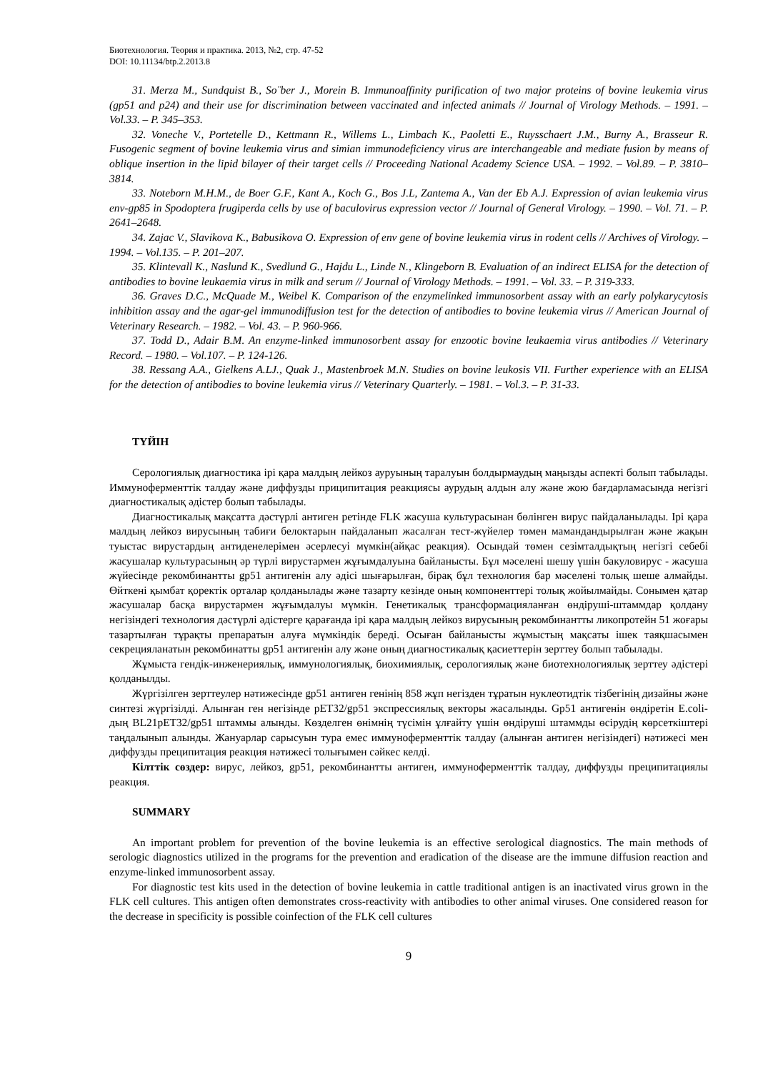Биотехнология. Теория и практика. 2013, №2, стр. 47-52
DOI: 10.11134/btp.2.2013.8
31. Merza M., Sundquist B., So¨ber J., Morein B. Immunoaffinity purification of two major proteins of bovine leukemia virus (gp51 and p24) and their use for discrimination between vaccinated and infected animals // Journal of Virology Methods. – 1991. – Vol.33. – P. 345–353.
32. Voneche V., Portetelle D., Kettmann R., Willems L., Limbach K., Paoletti E., Ruysschaert J.M., Burny A., Brasseur R. Fusogenic segment of bovine leukemia virus and simian immunodeficiency virus are interchangeable and mediate fusion by means of oblique insertion in the lipid bilayer of their target cells // Proceeding National Academy Science USA. – 1992. – Vol.89. – P. 3810–3814.
33. Noteborn M.H.M., de Boer G.F., Kant A., Koch G., Bos J.L, Zantema A., Van der Eb A.J. Expression of avian leukemia virus env-gp85 in Spodoptera frugiperda cells by use of baculovirus expression vector // Journal of General Virology. – 1990. – Vol. 71. – P. 2641–2648.
34. Zajac V., Slavikova K., Babusikova O. Expression of env gene of bovine leukemia virus in rodent cells // Archives of Virology. – 1994. – Vol.135. – P. 201–207.
35. Klintevall K., Naslund K., Svedlund G., Hajdu L., Linde N., Klingeborn B. Evaluation of an indirect ELISA for the detection of antibodies to bovine leukaemia virus in milk and serum // Journal of Virology Methods. – 1991. – Vol. 33. – P. 319-333.
36. Graves D.C., McQuade M., Weibel K. Comparison of the enzymelinked immunosorbent assay with an early polykarycytosis inhibition assay and the agar-gel immunodiffusion test for the detection of antibodies to bovine leukemia virus // American Journal of Veterinary Research. – 1982. – Vol. 43. – P. 960-966.
37. Todd D., Adair B.M. An enzyme-linked immunosorbent assay for enzootic bovine leukaemia virus antibodies // Veterinary Record. – 1980. – Vol.107. – P. 124-126.
38. Ressang A.A., Gielkens A.LJ., Quak J., Mastenbroek M.N. Studies on bovine leukosis VII. Further experience with an ELISA for the detection of antibodies to bovine leukemia virus // Veterinary Quarterly. – 1981. – Vol.3. – P. 31-33.
ТҮЙІН
Серологиялық диагностика ірі қара малдың лейкоз ауруының таралуын болдырмаудың маңызды аспекті болып табылады. Иммуноферменттік талдау және диффузды приципитация реакциясы аурудың алдын алу және жою бағдарламасында негізгі диагностикалық әдістер болып табылады.
Диагностикалық мақсатта дәстүрлі антиген ретінде FLK жасуша культурасынан бөлінген вирус пайдаланылады. Ірі қара малдың лейкоз вирусының табиғи белоктарын пайдаланып жасалған тест-жүйелер төмен мамандандырылған және жақын туыстас вирустардың антиденелерімен әсерлесуі мүмкін(айқас реакция). Осындай төмен сезімталдықтың негізгі себебі жасушалар культурасының әр түрлі вирустармен жұғымдалуына байланысты. Бұл мәселені шешу үшін бакуловирус - жасуша жүйесінде рекомбинантты gp51 антигенін алу әдісі шығарылған, бірақ бұл технология бар мәселені толық шеше алмайды. Өйткені қымбат қоректік орталар қолданылады және тазарту кезінде оның компоненттері толық жойылмайды. Сонымен қатар жасушалар басқа вирустармен жұғымдалуы мүмкін. Генетикалық трансформацияланған өндіруші-штаммдар қолдану негізіндегі технология дәстүрлі әдістерге қарағанда ірі қара малдың лейкоз вирусының рекомбинантты ликопротейн 51 жоғары тазартылған тұрақты препаратын алуға мүмкіндік береді. Осыған байланысты жұмыстың мақсаты ішек таяқшасымен секрецияланатын рекомбинатты gp51 антигенін алу және оның диагностикалық қасиеттерін зерттеу болып табылады.
Жұмыста гендік-инженериялық, иммунологиялық, биохимиялық, серологиялық және биотехнологиялық зерттеу әдістері қолданылды.
Жүргізілген зерттеулер нәтижесінде gp51 антиген генінің 858 жұп негізден тұратын нуклеотидтік тізбегінің дизайны және синтезі жүргізілді. Алынған ген негізінде pET32/gp51 экспрессиялық векторы жасалынды. Gp51 антигенін өндіретін E.coli-дың BL21pET32/gp51 штаммы алынды. Көзделген өнімнің түсімін ұлғайту үшін өндіруші штаммды өсірудің көрсеткіштері таңдалынып алынды. Жануарлар сарысуын тура емес иммуноферменттік талдау (алынған антиген негізіндегі) нәтижесі мен диффузды преципитация реакция нәтижесі толығымен сәйкес келді.
Кілттік сөздер: вирус, лейкоз, gp51, рекомбинантты антиген, иммуноферменттік талдау, диффузды преципитациялы реакция.
SUMMARY
An important problem for prevention of the bovine leukemia is an effective serological diagnostics. The main methods of serologic diagnostics utilized in the programs for the prevention and eradication of the disease are the immune diffusion reaction and enzyme-linked immunosorbent assay.
For diagnostic test kits used in the detection of bovine leukemia in cattle traditional antigen is an inactivated virus grown in the FLK cell cultures. This antigen often demonstrates cross-reactivity with antibodies to other animal viruses. One considered reason for the decrease in specificity is possible coinfection of the FLK cell cultures
9